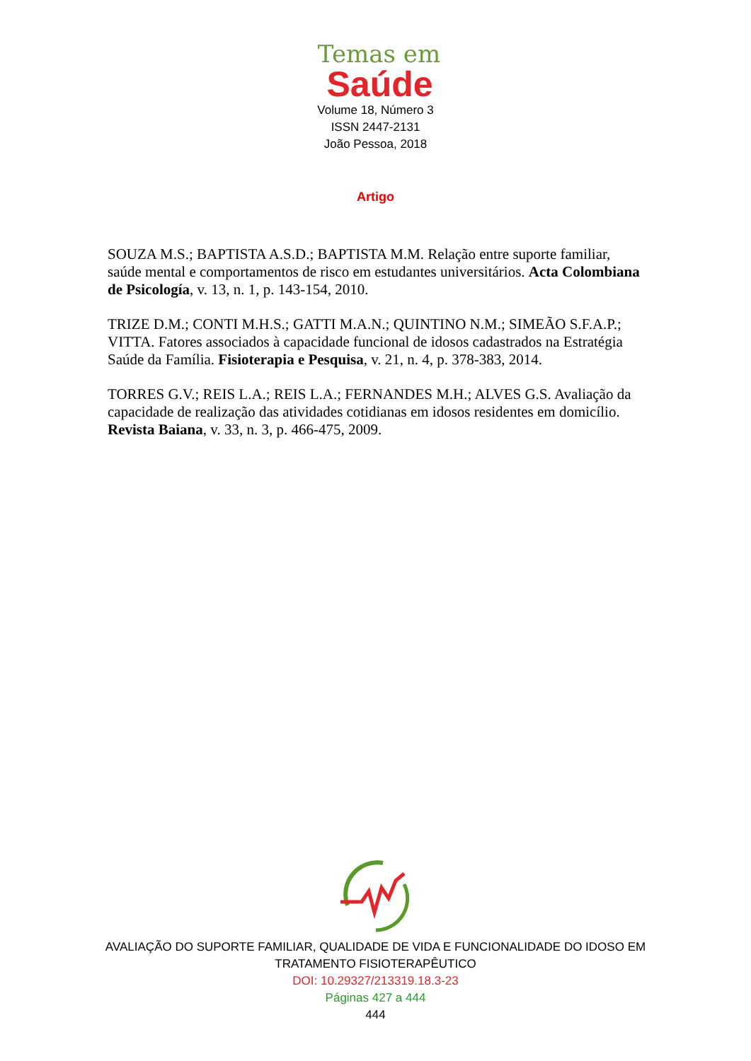Temas em
Saúde
Volume 18, Número 3
ISSN 2447-2131
João Pessoa, 2018
Artigo
SOUZA M.S.; BAPTISTA A.S.D.; BAPTISTA M.M. Relação entre suporte familiar, saúde mental e comportamentos de risco em estudantes universitários. Acta Colombiana de Psicología, v. 13, n. 1, p. 143-154, 2010.
TRIZE D.M.; CONTI M.H.S.; GATTI M.A.N.; QUINTINO N.M.; SIMEÃO S.F.A.P.; VITTA. Fatores associados à capacidade funcional de idosos cadastrados na Estratégia Saúde da Família. Fisioterapia e Pesquisa, v. 21, n. 4, p. 378-383, 2014.
TORRES G.V.; REIS L.A.; REIS L.A.; FERNANDES M.H.; ALVES G.S. Avaliação da capacidade de realização das atividades cotidianas em idosos residentes em domicílio. Revista Baiana, v. 33, n. 3, p. 466-475, 2009.
AVALIAÇÃO DO SUPORTE FAMILIAR, QUALIDADE DE VIDA E FUNCIONALIDADE DO IDOSO EM
TRATAMENTO FISIOTERAPÊUTICO
DOI: 10.29327/213319.18.3-23
Páginas 427 a 444
444